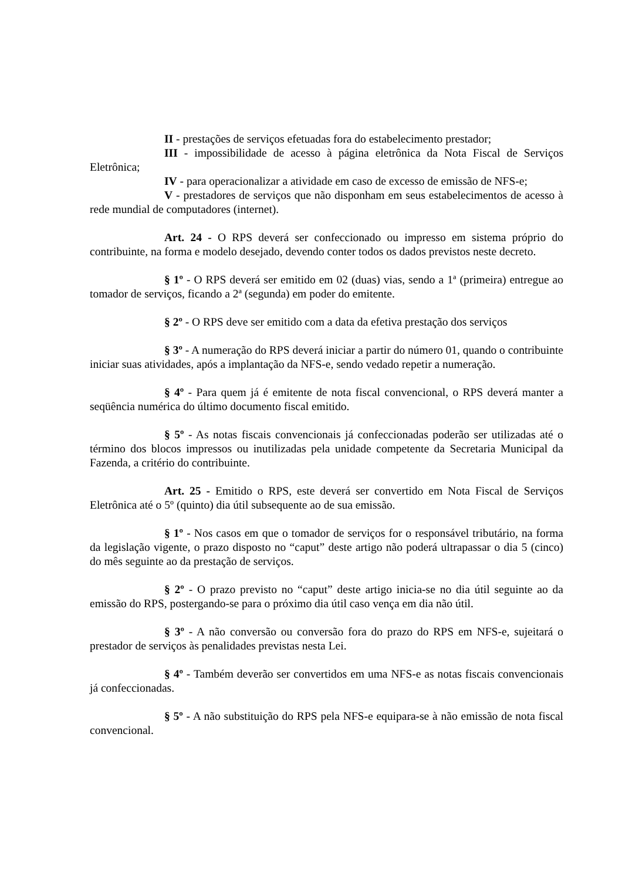II - prestações de serviços efetuadas fora do estabelecimento prestador;
III - impossibilidade de acesso à página eletrônica da Nota Fiscal de Serviços Eletrônica;
IV - para operacionalizar a atividade em caso de excesso de emissão de NFS-e;
V - prestadores de serviços que não disponham em seus estabelecimentos de acesso à rede mundial de computadores (internet).
Art. 24 - O RPS deverá ser confeccionado ou impresso em sistema próprio do contribuinte, na forma e modelo desejado, devendo conter todos os dados previstos neste decreto.
§ 1º - O RPS deverá ser emitido em 02 (duas) vias, sendo a 1ª (primeira) entregue ao tomador de serviços, ficando a 2ª (segunda) em poder do emitente.
§ 2º - O RPS deve ser emitido com a data da efetiva prestação dos serviços
§ 3º - A numeração do RPS deverá iniciar a partir do número 01, quando o contribuinte iniciar suas atividades, após a implantação da NFS-e, sendo vedado repetir a numeração.
§ 4º - Para quem já é emitente de nota fiscal convencional, o RPS deverá manter a seqüência numérica do último documento fiscal emitido.
§ 5º - As notas fiscais convencionais já confeccionadas poderão ser utilizadas até o término dos blocos impressos ou inutilizadas pela unidade competente da Secretaria Municipal da Fazenda, a critério do contribuinte.
Art. 25 - Emitido o RPS, este deverá ser convertido em Nota Fiscal de Serviços Eletrônica até o 5º (quinto) dia útil subsequente ao de sua emissão.
§ 1º - Nos casos em que o tomador de serviços for o responsável tributário, na forma da legislação vigente, o prazo disposto no “caput” deste artigo não poderá ultrapassar o dia 5 (cinco) do mês seguinte ao da prestação de serviços.
§ 2º - O prazo previsto no “caput” deste artigo inicia-se no dia útil seguinte ao da emissão do RPS, postergando-se para o próximo dia útil caso vença em dia não útil.
§ 3º - A não conversão ou conversão fora do prazo do RPS em NFS-e, sujeitará o prestador de serviços às penalidades previstas nesta Lei.
§ 4º - Também deverão ser convertidos em uma NFS-e as notas fiscais convencionais já confeccionadas.
§ 5º - A não substituição do RPS pela NFS-e equipara-se à não emissão de nota fiscal convencional.